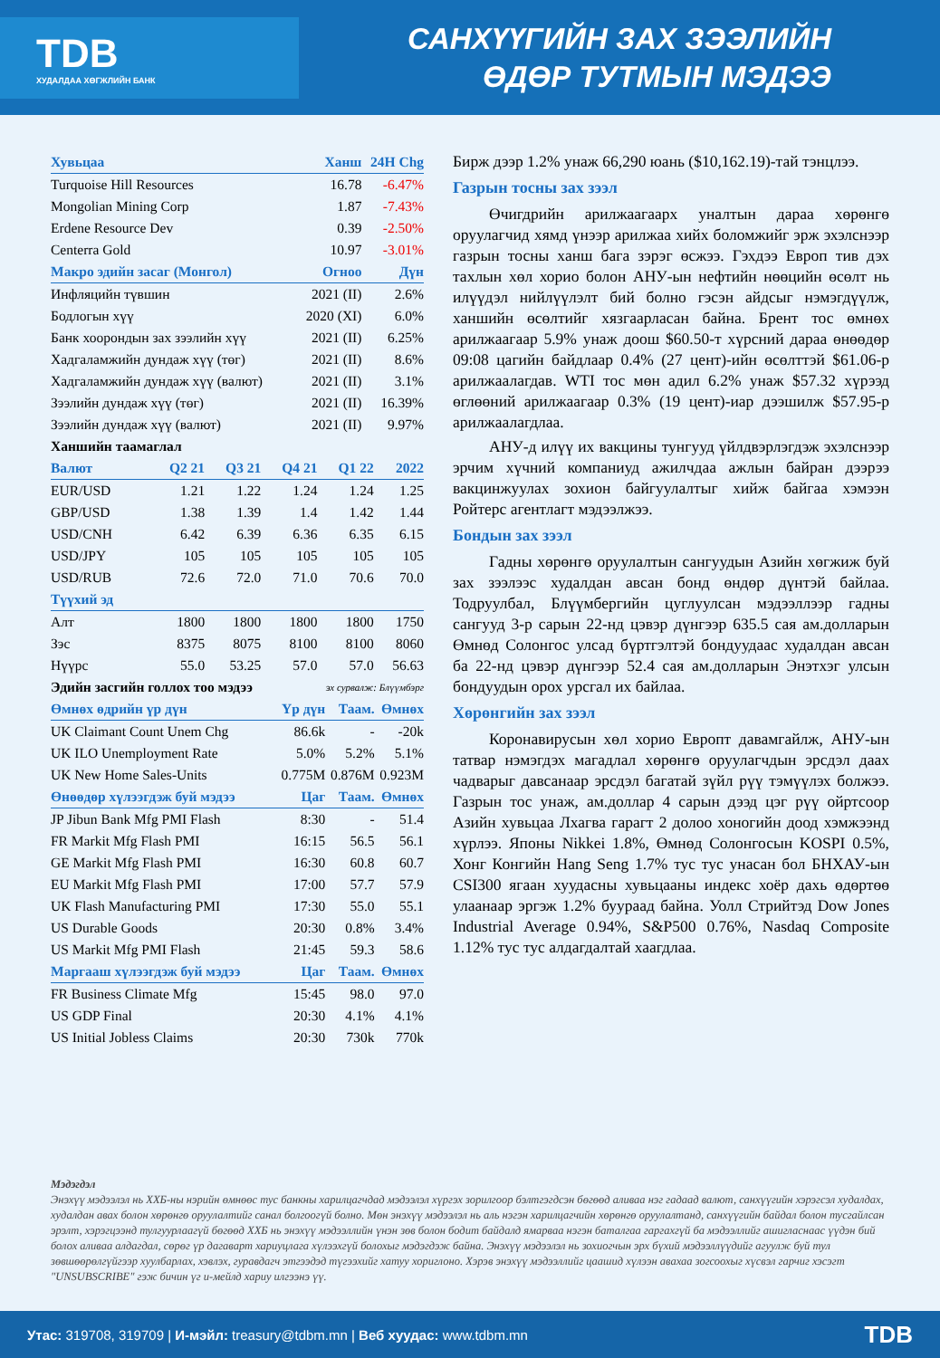TDB
ХУДАЛДАА ХӨГЖЛИЙН БАНК
САНХҮҮГИЙН ЗАХ ЗЭЭЛИЙН
ӨДӨР ТУТМЫН МЭДЭЭ
| Хувьцаа | Ханш | 24H Chg |
| --- | --- | --- |
| Turquoise Hill Resources | 16.78 | -6.47% |
| Mongolian Mining Corp | 1.87 | -7.43% |
| Erdene Resource Dev | 0.39 | -2.50% |
| Centerra Gold | 10.97 | -3.01% |
| Макро эдийн засаг (Монгол) | Огноо | Дүн |
| Инфляцийн түвшин | 2021 (II) | 2.6% |
| Бодлогын хүү | 2020 (XI) | 6.0% |
| Банк хоорондын зах зээлийн хүү | 2021 (II) | 6.25% |
| Хадгаламжийн дундаж хүү (төг) | 2021 (II) | 8.6% |
| Хадгаламжийн дундаж хүү (валют) | 2021 (II) | 3.1% |
| Зээлийн дундаж хүү (төг) | 2021 (II) | 16.39% |
| Зээлийн дундаж хүү (валют) | 2021 (II) | 9.97% |
| Ханшийн таамаглал | | | | | |
| Валют | Q2 21 | Q3 21 | Q4 21 | Q1 22 | 2022 |
| EUR/USD | 1.21 | 1.22 | 1.24 | 1.24 | 1.25 |
| GBP/USD | 1.38 | 1.39 | 1.4 | 1.42 | 1.44 |
| USD/CNH | 6.42 | 6.39 | 6.36 | 6.35 | 6.15 |
| USD/JPY | 105 | 105 | 105 | 105 | 105 |
| USD/RUB | 72.6 | 72.0 | 71.0 | 70.6 | 70.0 |
| Түүхий эд | | | | | |
| Алт | 1800 | 1800 | 1800 | 1800 | 1750 |
| Зэс | 8375 | 8075 | 8100 | 8100 | 8060 |
| Нүүрс | 55.0 | 53.25 | 57.0 | 57.0 | 56.63 |
| Эдийн засгийн голлох тоо мэдээ | эх сурвалж: Блүүмбэрг | | |
| Өмнөх өдрийн үр дүн | Үр дүн | Таам. | Өмнөх |
| UK Claimant Count Unem Chg | 86.6k | - | -20k |
| UK ILO Unemployment Rate | 5.0% | 5.2% | 5.1% |
| UK New Home Sales-Units | 0.775M | 0.876M | 0.923M |
| Өнөөдөр хүлээгдэж буй мэдээ | Цаг | Таам. | Өмнөх |
| JP Jibun Bank Mfg PMI Flash | 8:30 | - | 51.4 |
| FR Markit Mfg Flash PMI | 16:15 | 56.5 | 56.1 |
| GE Markit Mfg Flash PMI | 16:30 | 60.8 | 60.7 |
| EU Markit Mfg Flash PMI | 17:00 | 57.7 | 57.9 |
| UK Flash Manufacturing PMI | 17:30 | 55.0 | 55.1 |
| US Durable Goods | 20:30 | 0.8% | 3.4% |
| US Markit Mfg PMI Flash | 21:45 | 59.3 | 58.6 |
| Маргааш хүлээгдэж буй мэдээ | Цаг | Таам. | Өмнөх |
| FR Business Climate Mfg | 15:45 | 98.0 | 97.0 |
| US GDP Final | 20:30 | 4.1% | 4.1% |
| US Initial Jobless Claims | 20:30 | 730k | 770k |
Бирж дээр 1.2% унаж 66,290 юань ($10,162.19)-тай тэнцлээ.
Газрын тосны зах зээл
Өчигдрийн арилжаагаарх уналтын дараа хөрөнгө оруулагчид хямд үнээр арилжаа хийх боломжийг эрж эхэлснээр газрын тосны ханш бага зэрэг өсжээ. Гэхдээ Европ тив дэх тахлын хөл хорио болон АНУ-ын нефтийн нөөцийн өсөлт нь илүүдэл нийлүүлэлт бий болно гэсэн айдсыг нэмэгдүүлж, ханшийн өсөлтийг хязгаарласан байна. Брент тос өмнөх арилжаагаар 5.9% унаж доош $60.50-т хүрсний дараа өнөөдөр 09:08 цагийн байдлаар 0.4% (27 цент)-ийн өсөлттэй $61.06-р арилжаалагдав. WTI тос мөн адил 6.2% унаж $57.32 хүрээд өглөөний арилжаагаар 0.3% (19 цент)-иар дээшилж $57.95-р арилжаалагдлаа.
АНУ-д илүү их вакцины тунгууд үйлдвэрлэгдэж эхэлснээр эрчим хүчний компаниуд ажилчдаа ажлын байран дээрээ вакцинжуулах зохион байгуулалтыг хийж байгаа хэмээн Ройтерс агентлагт мэдээлжээ.
Бондын зах зээл
Гадны хөрөнгө оруулалтын сангуудын Азийн хөгжиж буй зах зээлээс худалдан авсан бонд өндөр дүнтэй байлаа. Тодруулбал, Блүүмбергийн цуглуулсан мэдээллээр гадны сангууд 3-р сарын 22-нд цэвэр дүнгээр 635.5 сая ам.долларын Өмнөд Солонгос улсад бүртгэлтэй бондуудаас худалдан авсан ба 22-нд цэвэр дүнгээр 52.4 сая ам.долларын Энэтхэг улсын бондуудын орох урсгал их байлаа.
Хөрөнгийн зах зээл
Коронавирусын хөл хорио Европт давамгайлж, АНУ-ын татвар нэмэгдэх магадлал хөрөнгө оруулагчдын эрсдэл даах чадварыг давсанаар эрсдэл багатай зүйл рүү тэмүүлэх болжээ. Газрын тос унаж, ам.доллар 4 сарын дээд цэг рүү ойртсоор Азийн хувьцаа Лхагва гарагт 2 долоо хоногийн доод хэмжээнд хүрлээ. Японы Nikkei 1.8%, Өмнөд Солонгосын KOSPI 0.5%, Хонг Конгийн Hang Seng 1.7% тус тус унасан бол БНХАУ-ын CSI300 ягаан хуудасны хувьцааны индекс хоёр дахь өдөртөө улаанаар эргэж 1.2% буураад байна. Уолл Стрийтэд Dow Jones Industrial Average 0.94%, S&P500 0.76%, Nasdaq Composite 1.12% тус тус алдагдалтай хаагдлаа.
Мэдэгдэл
Энэхүү мэдээлэл нь ХХБ-ны нэрийн өмнөөс тус банкны харилцагчдад мэдээлэл хүргэх зорилгоор бэлтгэгдсэн бөгөөд аливаа нэг гадаад валют, санхүүгийн хэрэгсэл худалдах, худалдан авах болон хөрөнгө оруулалтийг санал болгоогүй болно. Мөн энэхүү мэдээлэл нь аль нэгэн харилцагчийн хөрөнгө оруулалтанд, санхүүгийн байдал болон тусгайлсан эрэлт, хэрэгцээнд тулгуурлаагүй бөгөөд ХХБ нь энэхүү мэдээллийн үнэн зөв болон бодит байдалд ямарваа нэгэн баталгаа гаргахгүй ба мэдээллийг ашигласнаас үүдэн бий болох аливаа алдагдал, сөрөг үр дагаварт хариуцлага хүлээхгүй болохыг мэдэгдэж байна. Энэхүү мэдээлэл нь зохиогчын эрх бүхий мэдээллүүдийг агуулж буй тул зөвшөөрөлгүйгээр хуулбарлах, хэвлэх, гуравдагч этгээдэд түгээхийг хатуу хориглоно. Хэрэв энэхүү мэдээллийг цаашид хүлээн авахаа зогсоохыг хүсвэл гарчиг хэсэгт "UNSUBSCRIBE" гэж бичин үг и-мейлд хариу илгээнэ үү.
Утас: 319708, 319709 | И-мэйл: treasury@tdbm.mn | Веб хуудас: www.tdbm.mn TDB